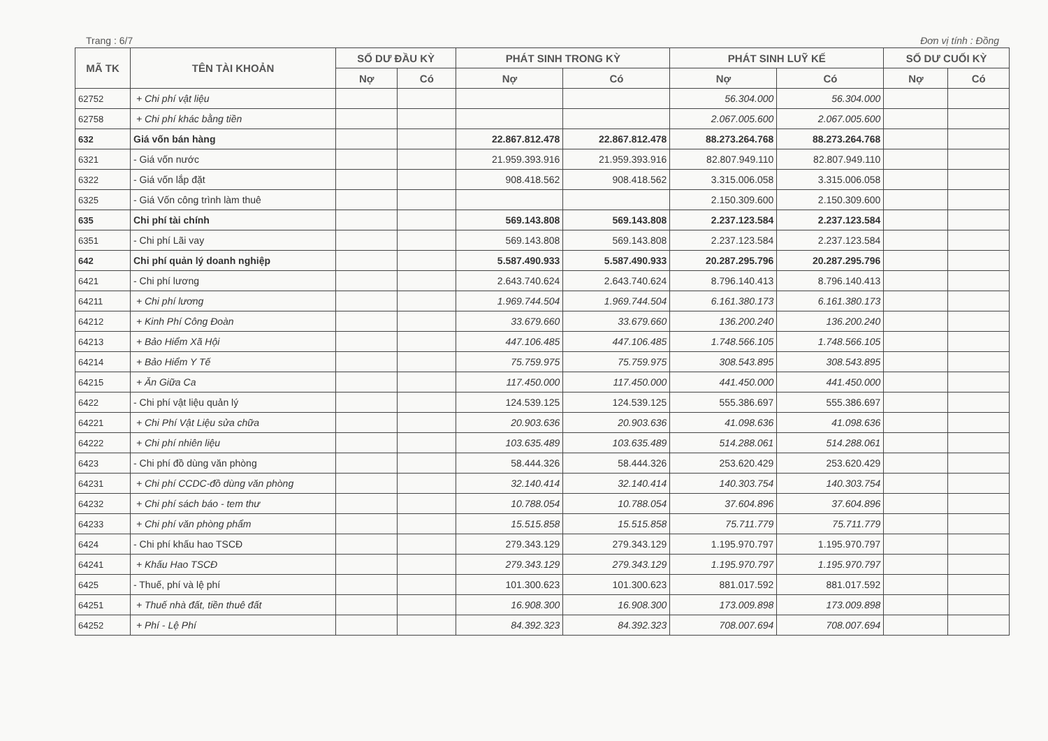Trang : 6/7 Đơn vị tính : Đồng
| MÃ TK | TÊN TÀI KHOẢN | SỐ DƯ ĐẦU KỲ | | PHÁT SINH TRONG KỲ | | PHÁT SINH LUỸ KẾ | | SỐ DƯ CUỐI KỲ | |
| --- | --- | --- | --- | --- | --- | --- | --- | --- | --- |
| | | Nợ | Có | Nợ | Có | Nợ | Có | Nợ | Có |
| 62752 | + Chi phí vật liệu | | | | | 56.304.000 | 56.304.000 | | |
| 62758 | + Chi phí khác bằng tiền | | | | | 2.067.005.600 | 2.067.005.600 | | |
| 632 | Giá vốn bán hàng | | | 22.867.812.478 | 22.867.812.478 | 88.273.264.768 | 88.273.264.768 | | |
| 6321 | - Giá vốn nước | | | 21.959.393.916 | 21.959.393.916 | 82.807.949.110 | 82.807.949.110 | | |
| 6322 | - Giá vốn lắp đặt | | | 908.418.562 | 908.418.562 | 3.315.006.058 | 3.315.006.058 | | |
| 6325 | - Giá Vốn công trình làm thuê | | | | | 2.150.309.600 | 2.150.309.600 | | |
| 635 | Chi phí tài chính | | | 569.143.808 | 569.143.808 | 2.237.123.584 | 2.237.123.584 | | |
| 6351 | - Chi phí Lãi vay | | | 569.143.808 | 569.143.808 | 2.237.123.584 | 2.237.123.584 | | |
| 642 | Chi phí quản lý doanh nghiệp | | | 5.587.490.933 | 5.587.490.933 | 20.287.295.796 | 20.287.295.796 | | |
| 6421 | - Chi phí lương | | | 2.643.740.624 | 2.643.740.624 | 8.796.140.413 | 8.796.140.413 | | |
| 64211 | + Chi phí lương | | | 1.969.744.504 | 1.969.744.504 | 6.161.380.173 | 6.161.380.173 | | |
| 64212 | + Kinh Phí Công Đoàn | | | 33.679.660 | 33.679.660 | 136.200.240 | 136.200.240 | | |
| 64213 | + Bảo Hiểm Xã Hội | | | 447.106.485 | 447.106.485 | 1.748.566.105 | 1.748.566.105 | | |
| 64214 | + Bảo Hiểm Y Tế | | | 75.759.975 | 75.759.975 | 308.543.895 | 308.543.895 | | |
| 64215 | + Ăn Giữa Ca | | | 117.450.000 | 117.450.000 | 441.450.000 | 441.450.000 | | |
| 6422 | - Chi phí vật liệu quản lý | | | 124.539.125 | 124.539.125 | 555.386.697 | 555.386.697 | | |
| 64221 | + Chi Phí Vật Liệu sửa chữa | | | 20.903.636 | 20.903.636 | 41.098.636 | 41.098.636 | | |
| 64222 | + Chi phí nhiên liệu | | | 103.635.489 | 103.635.489 | 514.288.061 | 514.288.061 | | |
| 6423 | - Chi phí đồ dùng văn phòng | | | 58.444.326 | 58.444.326 | 253.620.429 | 253.620.429 | | |
| 64231 | + Chi phí CCDC-đồ dùng văn phòng | | | 32.140.414 | 32.140.414 | 140.303.754 | 140.303.754 | | |
| 64232 | + Chi phí sách báo - tem thư | | | 10.788.054 | 10.788.054 | 37.604.896 | 37.604.896 | | |
| 64233 | + Chi phí văn phòng phẩm | | | 15.515.858 | 15.515.858 | 75.711.779 | 75.711.779 | | |
| 6424 | - Chi phí khấu hao TSCĐ | | | 279.343.129 | 279.343.129 | 1.195.970.797 | 1.195.970.797 | | |
| 64241 | + Khấu Hao TSCĐ | | | 279.343.129 | 279.343.129 | 1.195.970.797 | 1.195.970.797 | | |
| 6425 | - Thuế, phí và lệ phí | | | 101.300.623 | 101.300.623 | 881.017.592 | 881.017.592 | | |
| 64251 | + Thuế nhà đất, tiền thuê đất | | | 16.908.300 | 16.908.300 | 173.009.898 | 173.009.898 | | |
| 64252 | + Phí - Lệ Phí | | | 84.392.323 | 84.392.323 | 708.007.694 | 708.007.694 | | |